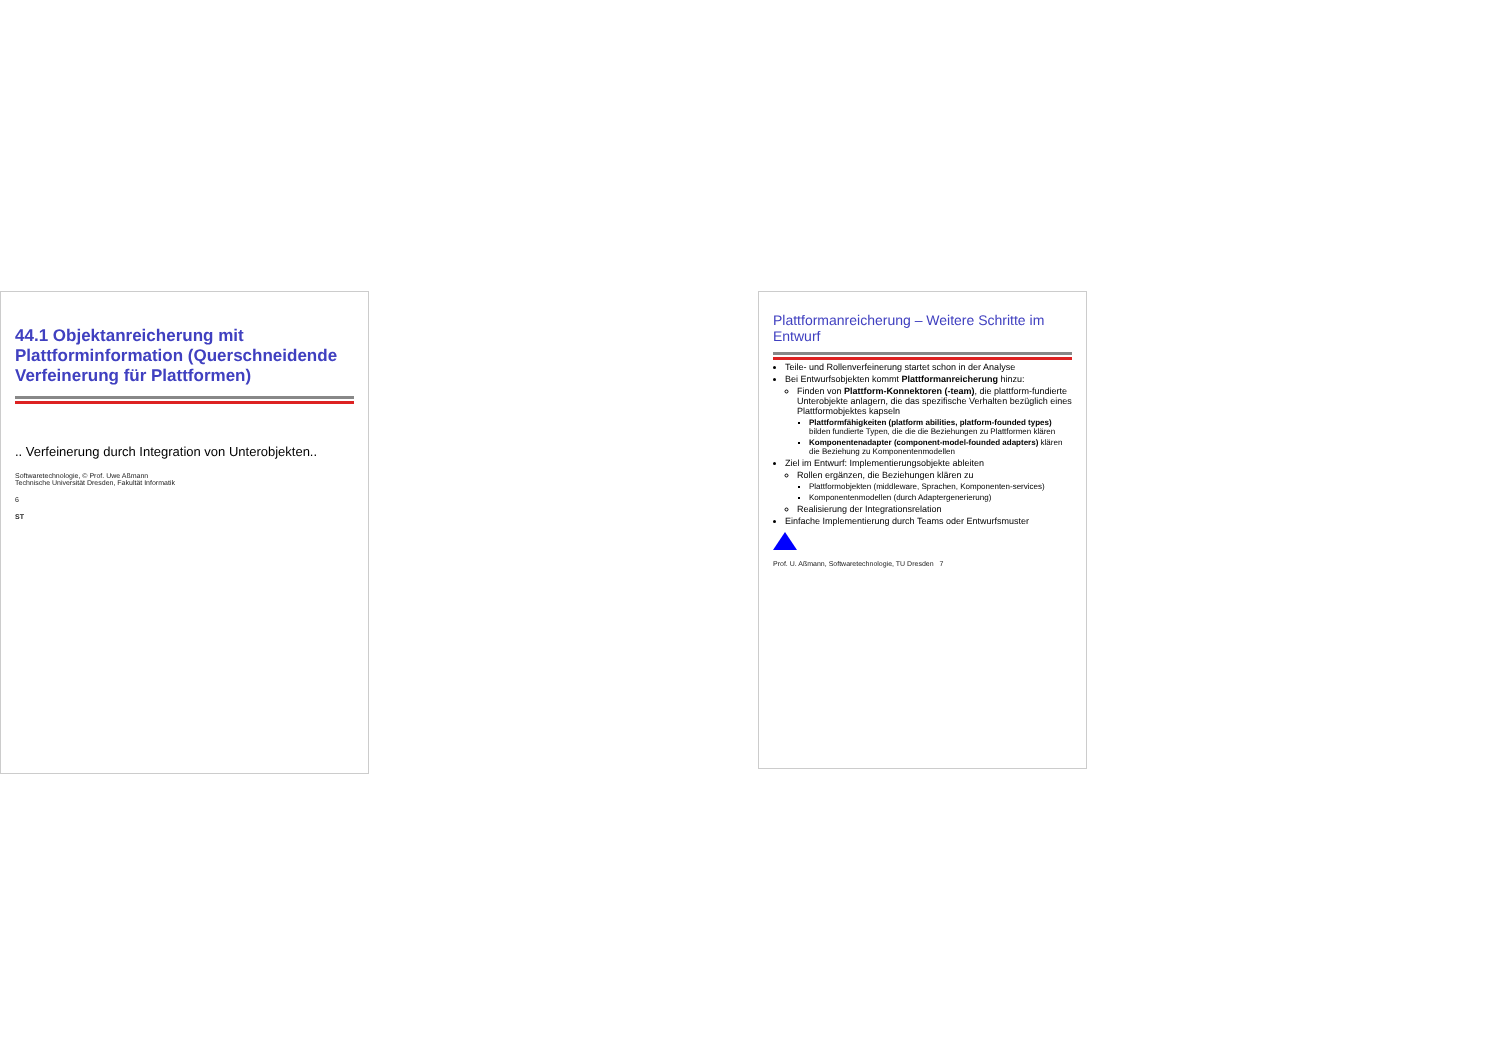44.1 Objektanreicherung mit Plattforminformation (Querschneidende Verfeinerung für Plattformen)
.. Verfeinerung durch Integration von Unterobjekten..
Softwaretechnologie, © Prof. Uwe Aßmann
Technische Universität Dresden, Fakultät Informatik
6
ST
Plattformanreicherung – Weitere Schritte im Entwurf
Teile- und Rollenverfeinerung startet schon in der Analyse
Bei Entwurfsobjekten kommt Plattformanreicherung hinzu:
Finden von Plattform-Konnektoren (-team), die plattform-fundierte Unterobjekte anlagern, die das spezifische Verhalten bezüglich eines Plattformobjektes kapseln
Plattformfähigkeiten (platform abilities, platform-founded types) bilden fundierte Typen, die die die Beziehungen zu Plattformen klären
Komponentenadapter (component-model-founded adapters) klären die Beziehung zu Komponentenmodellen
Ziel im Entwurf: Implementierungsobjekte ableiten
Rollen ergänzen, die Beziehungen klären zu
Plattformobjekten (middleware, Sprachen, Komponenten-services)
Komponentenmodellen (durch Adaptergenerierung)
Realisierung der Integrationsrelation
Einfache Implementierung durch Teams oder Entwurfsmuster
Prof. U. Aßmann, Softwaretechnologie, TU Dresden 7